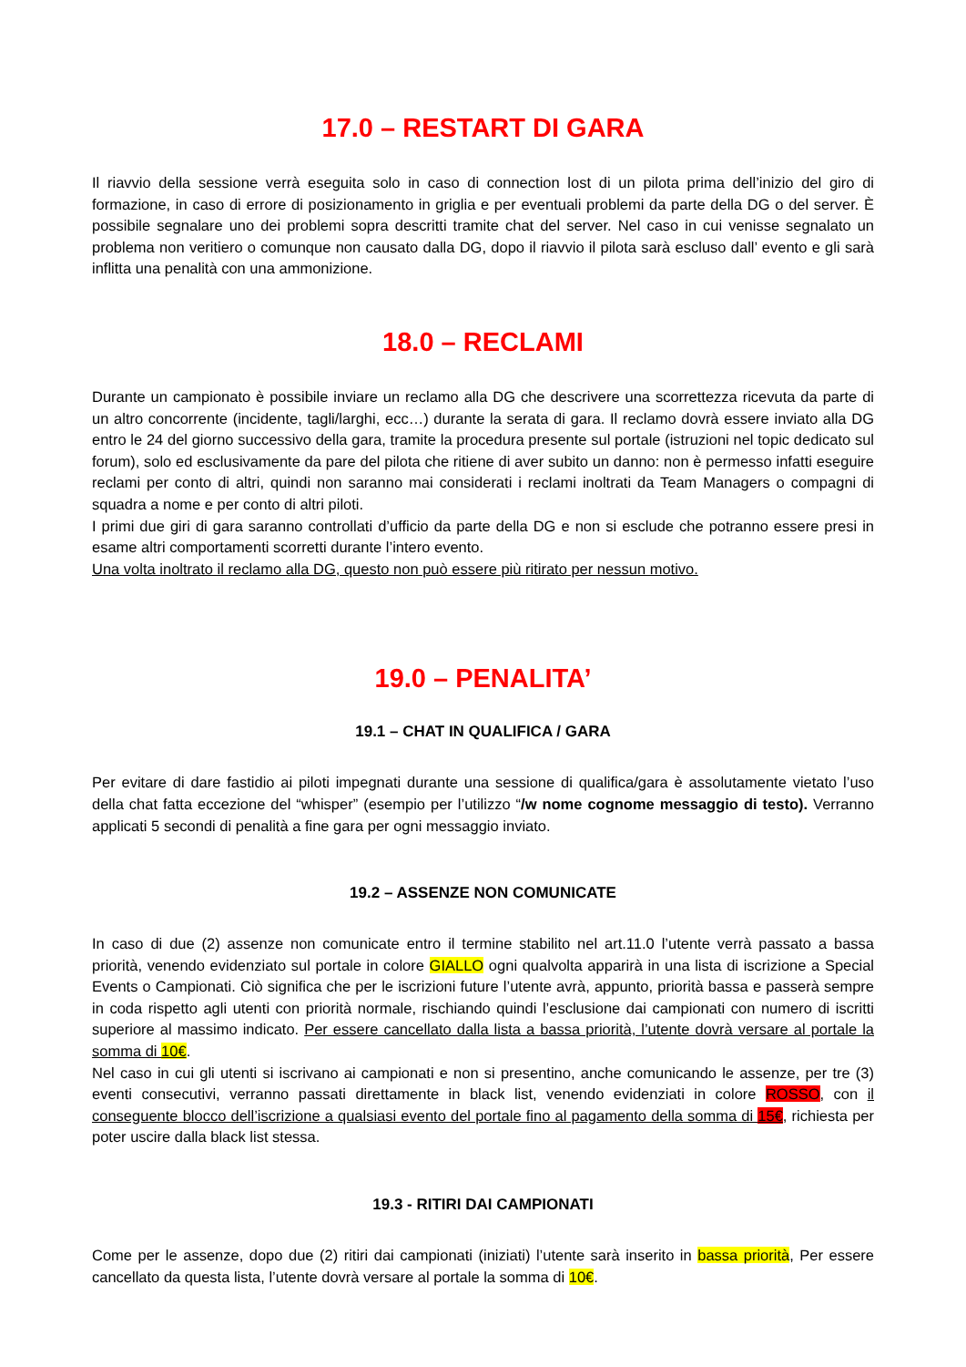17.0 – RESTART DI GARA
Il riavvio della sessione verrà eseguita solo in caso di connection lost di un pilota prima dell’inizio del giro di formazione, in caso di errore di posizionamento in griglia e per eventuali problemi da parte della DG o del server. È possibile segnalare uno dei problemi sopra descritti tramite chat del server. Nel caso in cui venisse segnalato un problema non veritiero o comunque non causato dalla DG, dopo il riavvio il pilota sarà escluso dall’ evento e gli sarà inflitta una penalità con una ammonizione.
18.0 – RECLAMI
Durante un campionato è possibile inviare un reclamo alla DG che descrivere una scorrettezza ricevuta da parte di un altro concorrente (incidente, tagli/larghi, ecc…) durante la serata di gara. Il reclamo dovrà essere inviato alla DG entro le 24 del giorno successivo della gara, tramite la procedura presente sul portale (istruzioni nel topic dedicato sul forum), solo ed esclusivamente da pare del pilota che ritiene di aver subito un danno: non è permesso infatti eseguire reclami per conto di altri, quindi non saranno mai considerati i reclami inoltrati da Team Managers o compagni di squadra a nome e per conto di altri piloti.
I primi due giri di gara saranno controllati d’ufficio da parte della DG e non si esclude che potranno essere presi in esame altri comportamenti scorretti durante l’intero evento.
Una volta inoltrato il reclamo alla DG, questo non può essere più ritirato per nessun motivo.
19.0 – PENALITA’
19.1 – CHAT IN QUALIFICA / GARA
Per evitare di dare fastidio ai piloti impegnati durante una sessione di qualifica/gara è assolutamente vietato l’uso della chat fatta eccezione del “whisper” (esempio per l’utilizzo “/w nome cognome messaggio di testo). Verranno applicati 5 secondi di penalità a fine gara per ogni messaggio inviato.
19.2 – ASSENZE NON COMUNICATE
In caso di due (2) assenze non comunicate entro il termine stabilito nel art.11.0 l’utente verrà passato a bassa priorità, venendo evidenziato sul portale in colore GIALLO ogni qualvolta apparirà in una lista di iscrizione a Special Events o Campionati. Ciò significa che per le iscrizioni future l’utente avrà, appunto, priorità bassa e passerà sempre in coda rispetto agli utenti con priorità normale, rischiando quindi l’esclusione dai campionati con numero di iscritti superiore al massimo indicato. Per essere cancellato dalla lista a bassa priorità, l’utente dovrà versare al portale la somma di 10€.
Nel caso in cui gli utenti si iscrivano ai campionati e non si presentino, anche comunicando le assenze, per tre (3) eventi consecutivi, verranno passati direttamente in black list, venendo evidenziati in colore ROSSO, con il conseguente blocco dell’iscrizione a qualsiasi evento del portale fino al pagamento della somma di 15€, richiesta per poter uscire dalla black list stessa.
19.3 - RITIRI DAI CAMPIONATI
Come per le assenze, dopo due (2) ritiri dai campionati (iniziati) l’utente sarà inserito in bassa priorità, Per essere cancellato da questa lista, l’utente dovrà versare al portale la somma di 10€.